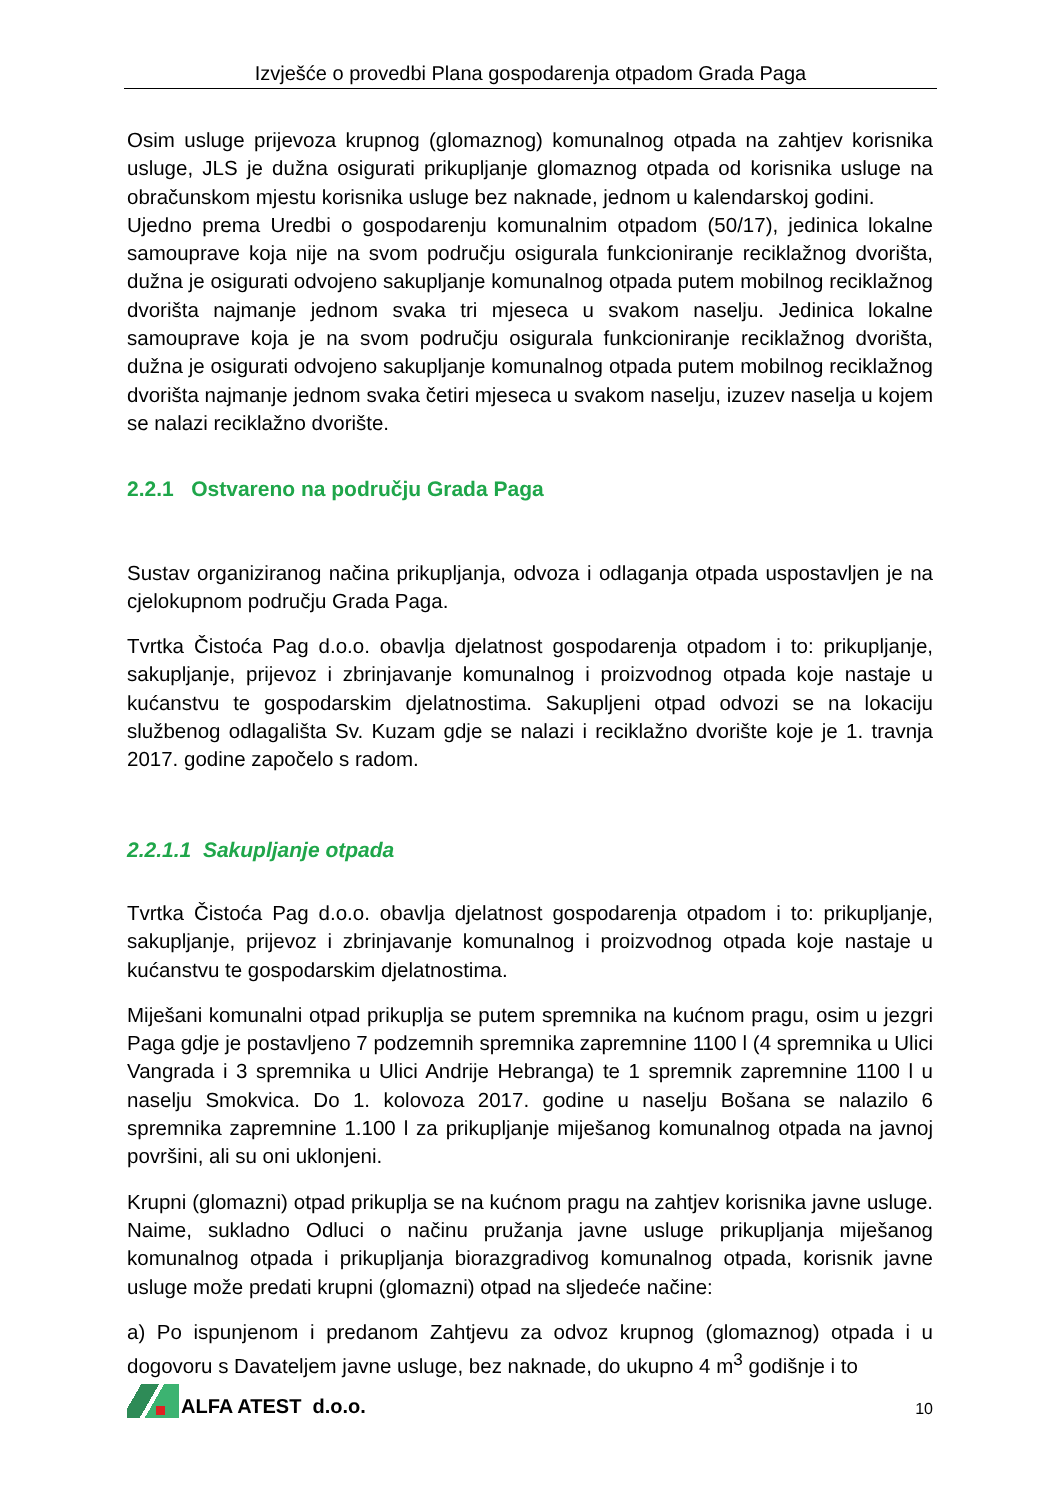Izvješće o provedbi Plana gospodarenja otpadom Grada Paga
Osim usluge prijevoza krupnog (glomaznog) komunalnog otpada na zahtjev korisnika usluge, JLS je dužna osigurati prikupljanje glomaznog otpada od korisnika usluge na obračunskom mjestu korisnika usluge bez naknade, jednom u kalendarskoj godini.
Ujedno prema Uredbi o gospodarenju komunalnim otpadom (50/17), jedinica lokalne samouprave koja nije na svom području osigurala funkcioniranje reciklažnog dvorišta, dužna je osigurati odvojeno sakupljanje komunalnog otpada putem mobilnog reciklažnog dvorišta najmanje jednom svaka tri mjeseca u svakom naselju. Jedinica lokalne samouprave koja je na svom području osigurala funkcioniranje reciklažnog dvorišta, dužna je osigurati odvojeno sakupljanje komunalnog otpada putem mobilnog reciklažnog dvorišta najmanje jednom svaka četiri mjeseca u svakom naselju, izuzev naselja u kojem se nalazi reciklažno dvorište.
2.2.1 Ostvareno na području Grada Paga
Sustav organiziranog načina prikupljanja, odvoza i odlaganja otpada uspostavljen je na cjelokupnom području Grada Paga.
Tvrtka Čistoća Pag d.o.o. obavlja djelatnost gospodarenja otpadom i to: prikupljanje, sakupljanje, prijevoz i zbrinjavanje komunalnog i proizvodnog otpada koje nastaje u kućanstvu te gospodarskim djelatnostima. Sakupljeni otpad odvozi se na lokaciju službenog odlagališta Sv. Kuzam gdje se nalazi i reciklažno dvorište koje je 1. travnja 2017. godine započelo s radom.
2.2.1.1 Sakupljanje otpada
Tvrtka Čistoća Pag d.o.o. obavlja djelatnost gospodarenja otpadom i to: prikupljanje, sakupljanje, prijevoz i zbrinjavanje komunalnog i proizvodnog otpada koje nastaje u kućanstvu te gospodarskim djelatnostima.
Miješani komunalni otpad prikuplja se putem spremnika na kućnom pragu, osim u jezgri Paga gdje je postavljeno 7 podzemnih spremnika zapremnine 1100 l (4 spremnika u Ulici Vangrada i 3 spremnika u Ulici Andrije Hebranga) te 1 spremnik zapremnine 1100 l u naselju Smokvica. Do 1. kolovoza 2017. godine u naselju Bošana se nalazilo 6 spremnika zapremnine 1.100 l za prikupljanje miješanog komunalnog otpada na javnoj površini, ali su oni uklonjeni.
Krupni (glomazni) otpad prikuplja se na kućnom pragu na zahtjev korisnika javne usluge. Naime, sukladno Odluci o načinu pružanja javne usluge prikupljanja miješanog komunalnog otpada i prikupljanja biorazgradivog komunalnog otpada, korisnik javne usluge može predati krupni (glomazni) otpad na sljedeće načine:
a) Po ispunjenom i predanom Zahtjevu za odvoz krupnog (glomaznog) otpada i u dogovoru s Davateljem javne usluge, bez naknade, do ukupno 4 m<sup>3</sup> godišnje i to
ALFA ATEST d.o.o.
10